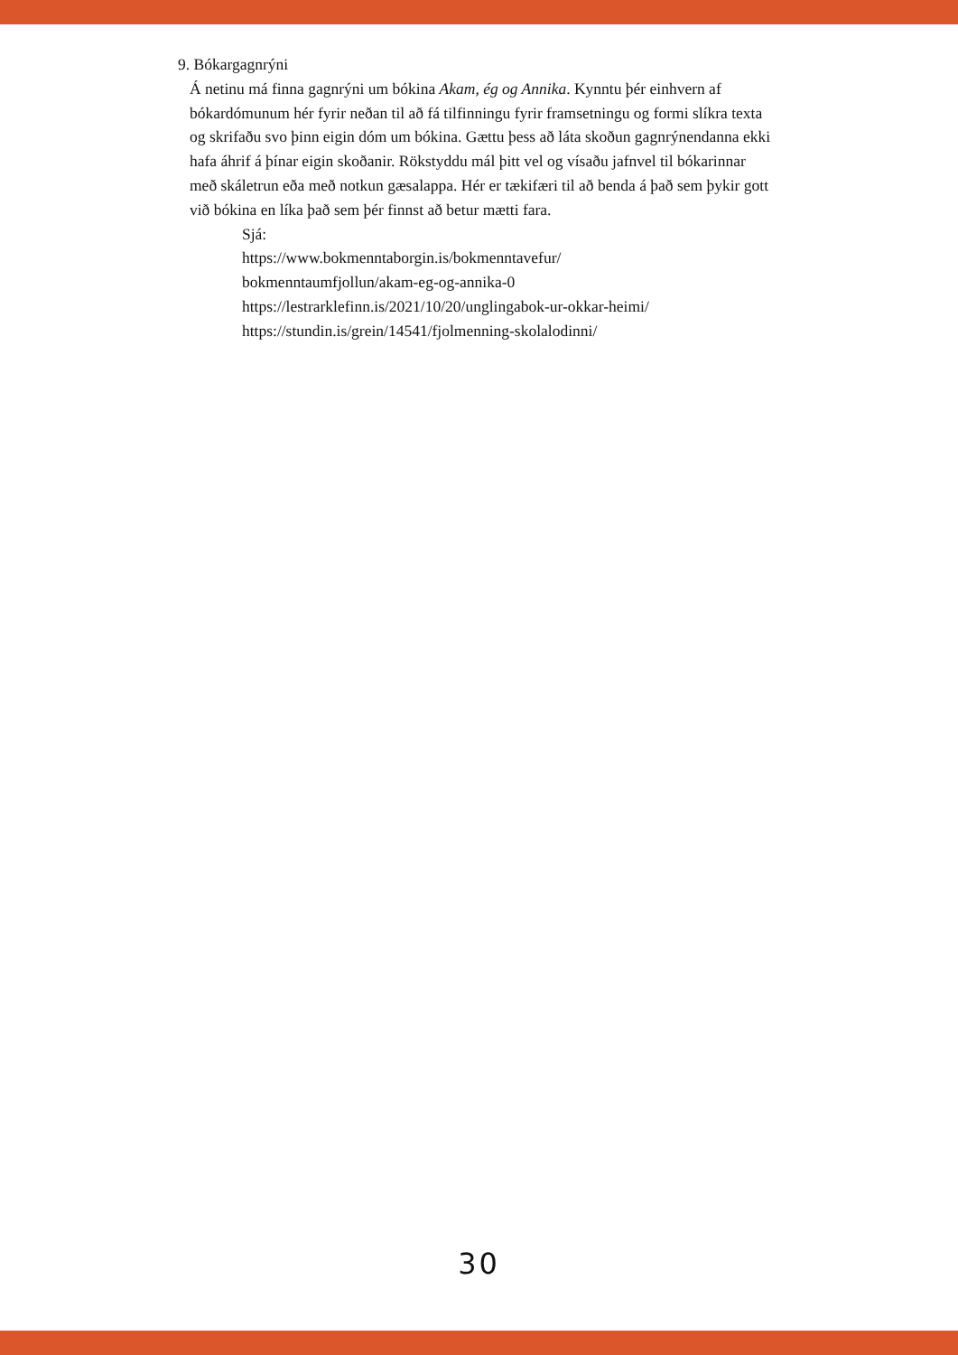9. Bókargagnrýni
Á netinu má finna gagnrýni um bókina Akam, ég og Annika. Kynntu þér einhvern af bókardómunum hér fyrir neðan til að fá tilfinningu fyrir framsetningu og formi slíkra texta og skrifaðu svo þinn eigin dóm um bókina. Gættu þess að láta skoðun gagnrýnendanna ekki hafa áhrif á þínar eigin skoðanir. Rökstyddu mál þitt vel og vísaðu jafnvel til bókarinnar með skáletrun eða með notkun gæsalappa. Hér er tækifæri til að benda á það sem þykir gott við bókina en líka það sem þér finnst að betur mætti fara.
Sjá:
https://www.bokmenntaborgin.is/bokmenntavefur/
bokmenntaumfjollun/akam-eg-og-annika-0
https://lestrarklefinn.is/2021/10/20/unglingabok-ur-okkar-heimi/
https://stundin.is/grein/14541/fjolmenning-skolalodinni/
30